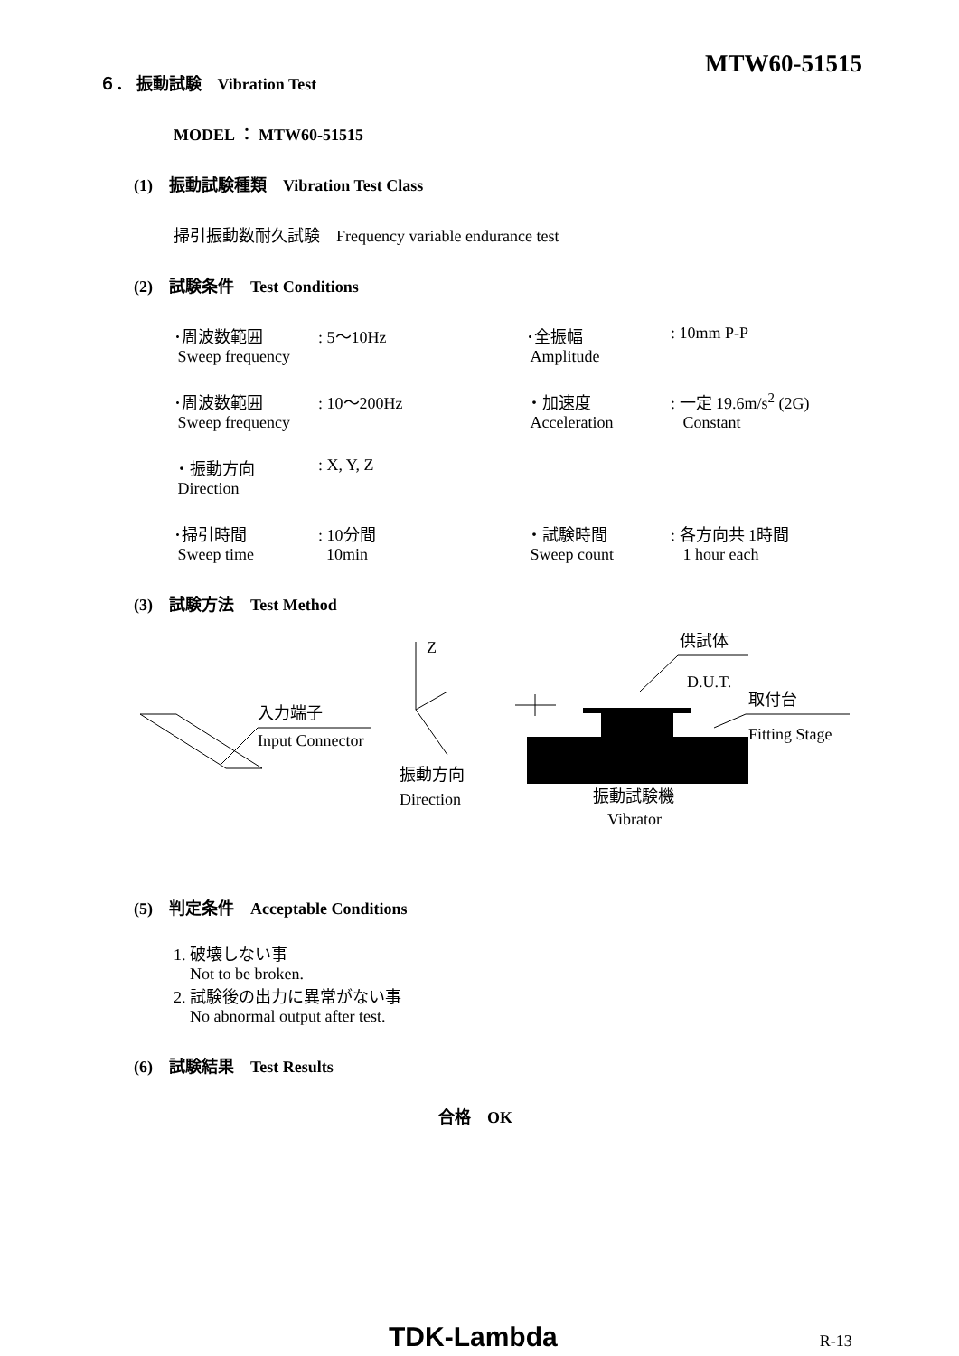MTW60-51515
６． 振動試験　Vibration Test
MODEL ： MTW60-51515
(1)　振動試験種類　Vibration Test Class
掃引振動数耐久試験　Frequency variable endurance test
(2)　試験条件　Test Conditions
･周波数範囲
Sweep frequency
: 5～10Hz
･全振幅
Amplitude
: 10mm P-P
･周波数範囲
Sweep frequency
: 10～200Hz
・加速度
Acceleration
: 一定 19.6m/s<sup>2</sup> (2G)
Constant
・振動方向
Direction
: X, Y, Z
･掃引時間
Sweep time
: 10分間
10min
・試験時間
Sweep count
: 各方向共 1時間
1 hour each
(3)　試験方法　Test Method
Z
供試体
D.U.T.
取付台
Fitting Stage
入力端子
Input Connector
振動方向
Direction
振動試験機
Vibrator
(5)　判定条件　Acceptable Conditions
1. 破壊しない事
Not to be broken.
2. 試験後の出力に異常がない事
No abnormal output after test.
(6)　試験結果　Test Results
合格　OK
TDK-Lambda R-13